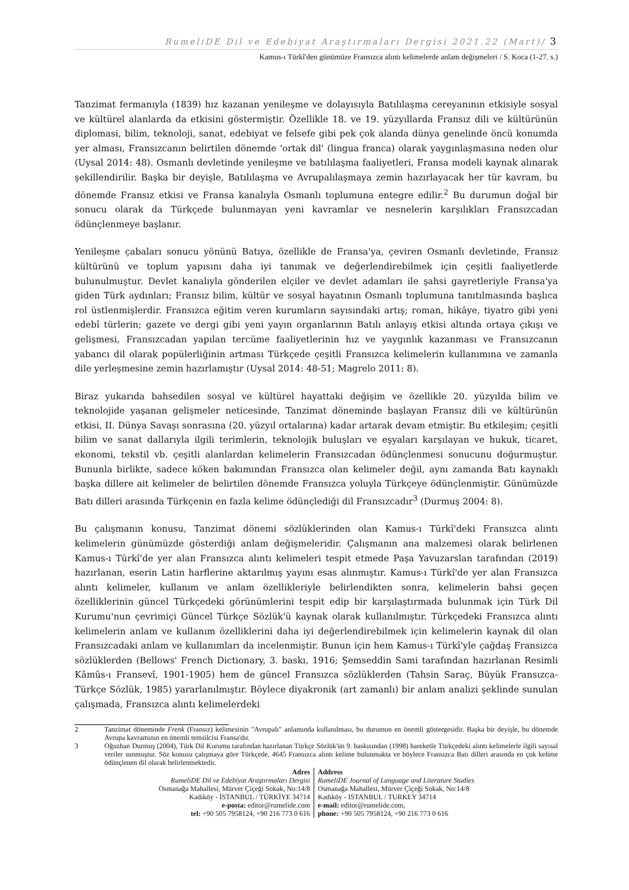RumeliDE Dil ve Edebiyat Araştırmaları Dergisi 2021.22 (Mart)/ 3
Kamus-ı Türkî'den günümüze Fransızca alıntı kelimelerde anlam değişmeleri / S. Koca (1-27. s.)
Tanzimat fermanıyla (1839) hız kazanan yenileşme ve dolayısıyla Batılılaşma cereyanının etkisiyle sosyal ve kültürel alanlarda da etkisini göstermiştir. Özellikle 18. ve 19. yüzyıllarda Fransız dili ve kültürünün diplomasi, bilim, teknoloji, sanat, edebiyat ve felsefe gibi pek çok alanda dünya genelinde öncü konumda yer alması, Fransızcanın belirtilen dönemde 'ortak dil' (lingua franca) olarak yaygınlaşmasına neden olur (Uysal 2014: 48). Osmanlı devletinde yenileşme ve batılılaşma faaliyetleri, Fransa modeli kaynak alınarak şekillendirilir. Başka bir deyişle, Batılılaşma ve Avrupalılaşmaya zemin hazırlayacak her tür kavram, bu dönemde Fransız etkisi ve Fransa kanalıyla Osmanlı toplumuna entegre edilir.<sup>2</sup> Bu durumun doğal bir sonucu olarak da Türkçede bulunmayan yeni kavramlar ve nesnelerin karşılıkları Fransızcadan ödünçlenmeye başlanır.
Yenileşme çabaları sonucu yönünü Batıya, özellikle de Fransa'ya, çeviren Osmanlı devletinde, Fransız kültürünü ve toplum yapısını daha iyi tanımak ve değerlendirebilmek için çeşitli faaliyetlerde bulunulmuştur. Devlet kanalıyla gönderilen elçiler ve devlet adamları ile şahsi gayretleriyle Fransa'ya giden Türk aydınları; Fransız bilim, kültür ve sosyal hayatının Osmanlı toplumuna tanıtılmasında başlıca rol üstlenmişlerdir. Fransızca eğitim veren kurumların sayısındaki artış; roman, hikâye, tiyatro gibi yeni edebî türlerin; gazete ve dergi gibi yeni yayın organlarının Batılı anlayış etkisi altında ortaya çıkışı ve gelişmesi, Fransızcadan yapılan tercüme faaliyetlerinin hız ve yaygınlık kazanması ve Fransızcanın yabancı dil olarak popülerliğinin artması Türkçede çeşitli Fransızca kelimelerin kullanımına ve zamanla dile yerleşmesine zemin hazırlamıştır (Uysal 2014: 48-51; Magrelo 2011: 8).
Biraz yukarıda bahsedilen sosyal ve kültürel hayattaki değişim ve özellikle 20. yüzyılda bilim ve teknolojide yaşanan gelişmeler neticesinde, Tanzimat döneminde başlayan Fransız dili ve kültürünün etkisi, II. Dünya Savaşı sonrasına (20. yüzyıl ortalarına) kadar artarak devam etmiştir. Bu etkileşim; çeşitli bilim ve sanat dallarıyla ilgili terimlerin, teknolojik buluşları ve eşyaları karşılayan ve hukuk, ticaret, ekonomi, tekstil vb. çeşitli alanlardan kelimelerin Fransızcadan ödünçlenmesi sonucunu doğurmuştur. Bununla birlikte, sadece köken bakımından Fransızca olan kelimeler değil, aynı zamanda Batı kaynaklı başka dillere ait kelimeler de belirtilen dönemde Fransızca yoluyla Türkçeye ödünçlenmiştir. Günümüzde Batı dilleri arasında Türkçenin en fazla kelime ödünçlediği dil Fransızcadır<sup>3</sup> (Durmuş 2004: 8).
Bu çalışmanın konusu, Tanzimat dönemi sözlüklerinden olan Kamus-ı Türkî'deki Fransızca alıntı kelimelerin günümüzde gösterdiği anlam değişmeleridir. Çalışmanın ana malzemesi olarak belirlenen Kamus-ı Türkî'de yer alan Fransızca alıntı kelimeleri tespit etmede Paşa Yavuzarslan tarafından (2019) hazırlanan, eserin Latin harflerine aktarılmış yayını esas alınmıştır. Kamus-ı Türkî'de yer alan Fransızca alıntı kelimeler, kullanım ve anlam özellikleriyle belirlendikten sonra, kelimelerin bahsi geçen özelliklerinin güncel Türkçedeki görünümlerini tespit edip bir karşılaştırmada bulunmak için Türk Dil Kurumu'nun çevrimiçi Güncel Türkçe Sözlük'ü kaynak olarak kullanılmıştır. Türkçedeki Fransızca alıntı kelimelerin anlam ve kullanım özelliklerini daha iyi değerlendirebilmek için kelimelerin kaynak dil olan Fransızcadaki anlam ve kullanımları da incelenmiştir. Bunun için hem Kamus-ı Türkî'yle çağdaş Fransızca sözlüklerden (Bellows' French Dictionary, 3. baskı, 1916; Şemseddin Sami tarafından hazırlanan Resimli Kâmûs-ı Fransevî, 1901-1905) hem de güncel Fransızca sözlüklerden (Tahsin Saraç, Büyük Fransızca-Türkçe Sözlük, 1985) yararlanılmıştır. Böylece diyakronik (art zamanlı) bir anlam analizi şeklinde sunulan çalışmada, Fransızca alıntı kelimelerdeki
2 Tanzimat döneminde Frenk (Fransız) kelimesinin "Avrupalı" anlamında kullanılması, bu durumun en önemli göstergesidir. Başka bir deyişle, bu dönemde Avrupa kavramının en önemli temsilcisi Fransa'dır.
3 Oğuzhan Durmuş (2004), Türk Dil Kurumu tarafından hazırlanan Türkçe Sözlük'ün 9. baskısından (1998) hareketle Türkçedeki alıntı kelimelerle ilgili sayısal veriler sunmuştur. Söz konusu çalışmaya göre Türkçede, 4645 Fransızca alıntı kelime bulunmakta ve böylece Fransızca Batı dilleri arasında en çok kelime ödünçlenen dil olarak belirlenmektedir.
Adres
RumeliDE Dil ve Edebiyat Araştırmaları Dergisi
Osmanağa Mahallesi, Mürver Çiçeği Sokak, No:14/8
Kadıköy - İSTANBUL / TÜRKİYE 34714
e-posta: editor@rumelide.com
tel: +90 505 7958124, +90 216 773 0 616
Address
RumeliDE Journal of Language and Literature Studies
Osmanağa Mahallesi, Mürver Çiçeği Sokak, No:14/8
Kadıköy - ISTANBUL / TURKEY 34714
e-mail: editor@rumelide.com,
phone: +90 505 7958124, +90 216 773 0 616